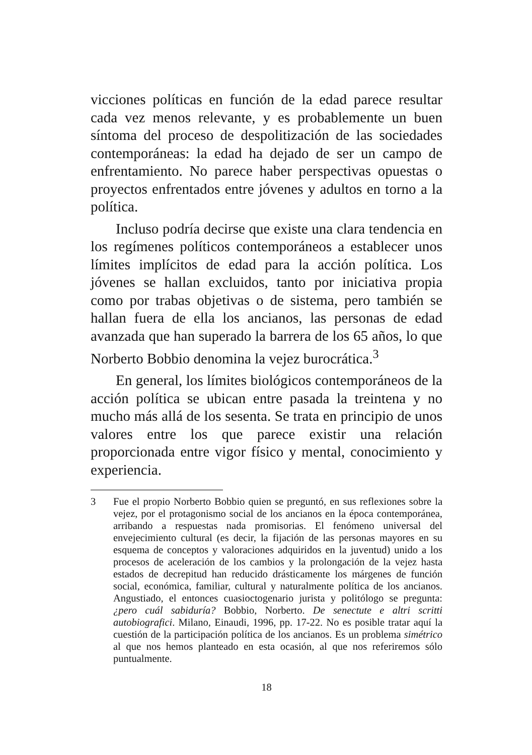vicciones políticas en función de la edad parece resultar cada vez menos relevante, y es probablemente un buen síntoma del proceso de despolitización de las sociedades contemporáneas: la edad ha dejado de ser un campo de enfrentamiento. No parece haber perspectivas opuestas o proyectos enfrentados entre jóvenes y adultos en torno a la política.
Incluso podría decirse que existe una clara tendencia en los regímenes políticos contemporáneos a establecer unos límites implícitos de edad para la acción política. Los jóvenes se hallan excluidos, tanto por iniciativa propia como por trabas objetivas o de sistema, pero también se hallan fuera de ella los ancianos, las personas de edad avanzada que han superado la barrera de los 65 años, lo que Norberto Bobbio denomina la vejez burocrática.<sup>3</sup>
En general, los límites biológicos contemporáneos de la acción política se ubican entre pasada la treintena y no mucho más allá de los sesenta. Se trata en principio de unos valores entre los que parece existir una relación proporcionada entre vigor físico y mental, conocimiento y experiencia.
3 Fue el propio Norberto Bobbio quien se preguntó, en sus reflexiones sobre la vejez, por el protagonismo social de los ancianos en la época contemporánea, arribando a respuestas nada promisorias. El fenómeno universal del envejecimiento cultural (es decir, la fijación de las personas mayores en su esquema de conceptos y valoraciones adquiridos en la juventud) unido a los procesos de aceleración de los cambios y la prolongación de la vejez hasta estados de decrepitud han reducido drásticamente los márgenes de función social, económica, familiar, cultural y naturalmente política de los ancianos. Angustiado, el entonces cuasioctogenario jurista y politólogo se pregunta: ¿pero cuál sabiduría? Bobbio, Norberto. De senectute e altri scritti autobiografici. Milano, Einaudi, 1996, pp. 17-22. No es posible tratar aquí la cuestión de la participación política de los ancianos. Es un problema simétrico al que nos hemos planteado en esta ocasión, al que nos referiremos sólo puntualmente.
18